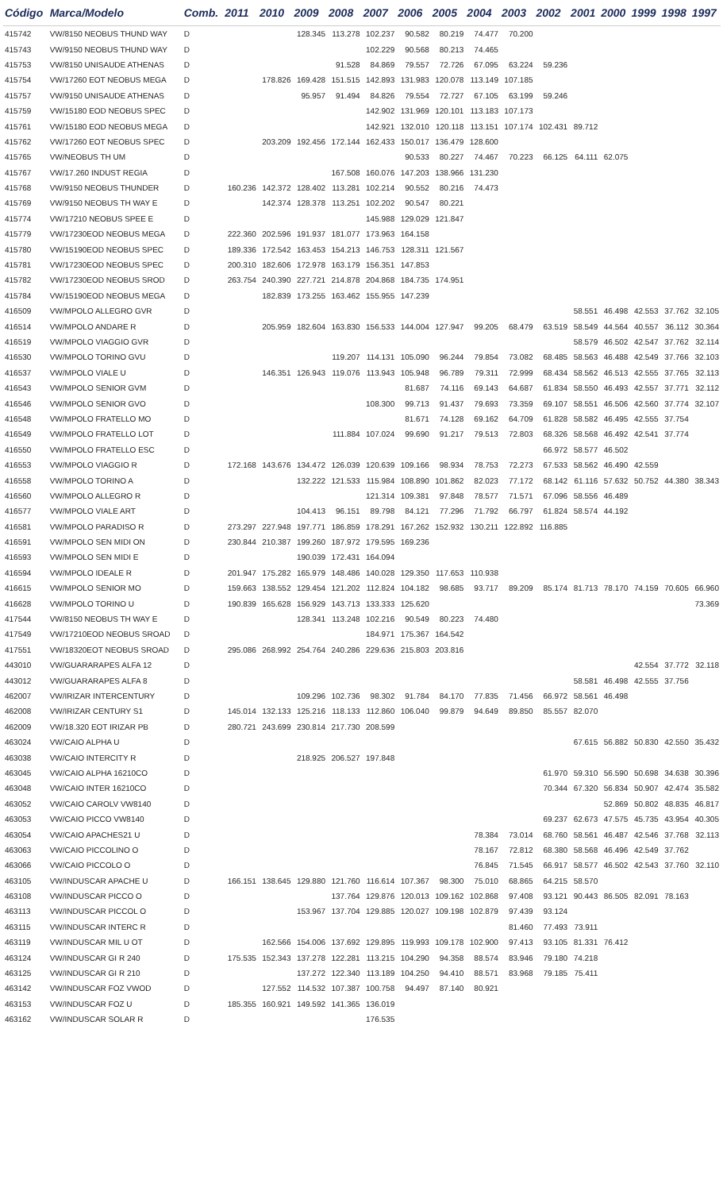| Código | Marca/Modelo | Comb. | 2011 | 2010 | 2009 | 2008 | 2007 | 2006 | 2005 | 2004 | 2003 | 2002 | 2001 | 2000 | 1999 | 1998 | 1997 |
| --- | --- | --- | --- | --- | --- | --- | --- | --- | --- | --- | --- | --- | --- | --- | --- | --- | --- |
| 415742 | VW/8150 NEOBUS THUND WAY | D | | | 128.345 | 113.278 | 102.237 | 90.582 | 80.219 | 74.477 | 70.200 | | | | | | |
| 415743 | VW/9150 NEOBUS THUND WAY | D | | | | | 102.229 | 90.568 | 80.213 | 74.465 | | | | | | | |
| 415753 | VW/8150 UNISAUDE ATHENAS | D | | | | 91.528 | 84.869 | 79.557 | 72.726 | 67.095 | 63.224 | 59.236 | | | | | |
| 415754 | VW/17260 EOT NEOBUS MEGA | D | | 178.826 | 169.428 | 151.515 | 142.893 | 131.983 | 120.078 | 113.149 | 107.185 | | | | | | |
| 415757 | VW/9150 UNISAUDE ATHENAS | D | | | 95.957 | 91.494 | 84.826 | 79.554 | 72.727 | 67.105 | 63.199 | 59.246 | | | | | |
| 415759 | VW/15180 EOD NEOBUS SPEC | D | | | | | 142.902 | 131.969 | 120.101 | 113.183 | 107.173 | | | | | | |
| 415761 | VW/15180 EOD NEOBUS MEGA | D | | | | | 142.921 | 132.010 | 120.118 | 113.151 | 107.174 | 102.431 | 89.712 | | | | |
| 415762 | VW/17260 EOT NEOBUS SPEC | D | | 203.209 | 192.456 | 172.144 | 162.433 | 150.017 | 136.479 | 128.600 | | | | | | | |
| 415765 | VW/NEOBUS TH UM | D | | | | | | 90.533 | 80.227 | 74.467 | 70.223 | 66.125 | 64.111 | 62.075 | | | |
| 415767 | VW/17.260 INDUST REGIA | D | | | | 167.508 | 160.076 | 147.203 | 138.966 | 131.230 | | | | | | | |
| 415768 | VW/9150 NEOBUS THUNDER | D | 160.236 | 142.372 | 128.402 | 113.281 | 102.214 | 90.552 | 80.216 | 74.473 | | | | | | | |
| 415769 | VW/9150 NEOBUS TH WAY E | D | | 142.374 | 128.378 | 113.251 | 102.202 | 90.547 | 80.221 | | | | | | | | |
| 415774 | VW/17210 NEOBUS SPEE E | D | | | | | 145.988 | 129.029 | 121.847 | | | | | | | | |
| 415779 | VW/17230EOD NEOBUS MEGA | D | 222.360 | 202.596 | 191.937 | 181.077 | 173.963 | 164.158 | | | | | | | | | |
| 415780 | VW/15190EOD NEOBUS SPEC | D | 189.336 | 172.542 | 163.453 | 154.213 | 146.753 | 128.311 | 121.567 | | | | | | | | |
| 415781 | VW/17230EOD NEOBUS SPEC | D | 200.310 | 182.606 | 172.978 | 163.179 | 156.351 | 147.853 | | | | | | | | | |
| 415782 | VW/17230EOD NEOBUS SROD | D | 263.754 | 240.390 | 227.721 | 214.878 | 204.868 | 184.735 | 174.951 | | | | | | | | |
| 415784 | VW/15190EOD NEOBUS MEGA | D | | 182.839 | 173.255 | 163.462 | 155.955 | 147.239 | | | | | | | | | |
| 416509 | VW/MPOLO ALLEGRO GVR | D | | | | | | | | | | | 58.551 | 46.498 | 42.553 | 37.762 | 32.105 |
| 416514 | VW/MPOLO ANDARE R | D | | 205.959 | 182.604 | 163.830 | 156.533 | 144.004 | 127.947 | 99.205 | 68.479 | 63.519 | 58.549 | 44.564 | 40.557 | 36.112 | 30.364 |
| 416519 | VW/MPOLO VIAGGIO GVR | D | | | | | | | | | | | 58.579 | 46.502 | 42.547 | 37.762 | 32.114 |
| 416530 | VW/MPOLO TORINO GVU | D | | | | 119.207 | 114.131 | 105.090 | 96.244 | 79.854 | 73.082 | 68.485 | 58.563 | 46.488 | 42.549 | 37.766 | 32.103 |
| 416537 | VW/MPOLO VIALE U | D | | 146.351 | 126.943 | 119.076 | 113.943 | 105.948 | 96.789 | 79.311 | 72.999 | 68.434 | 58.562 | 46.513 | 42.555 | 37.765 | 32.113 |
| 416543 | VW/MPOLO SENIOR GVM | D | | | | | | 81.687 | 74.116 | 69.143 | 64.687 | 61.834 | 58.550 | 46.493 | 42.557 | 37.771 | 32.112 |
| 416546 | VW/MPOLO SENIOR GVO | D | | | | | 108.300 | 99.713 | 91.437 | 79.693 | 73.359 | 69.107 | 58.551 | 46.506 | 42.560 | 37.774 | 32.107 |
| 416548 | VW/MPOLO FRATELLO MO | D | | | | | | 81.671 | 74.128 | 69.162 | 64.709 | 61.828 | 58.582 | 46.495 | 42.555 | 37.754 | |
| 416549 | VW/MPOLO FRATELLO LOT | D | | | | 111.884 | 107.024 | 99.690 | 91.217 | 79.513 | 72.803 | 68.326 | 58.568 | 46.492 | 42.541 | 37.774 | |
| 416550 | VW/MPOLO FRATELLO ESC | D | | | | | | | | | | 66.972 | 58.577 | 46.502 | | | |
| 416553 | VW/MPOLO VIAGGIO R | D | 172.168 | 143.676 | 134.472 | 126.039 | 120.639 | 109.166 | 98.934 | 78.753 | 72.273 | 67.533 | 58.562 | 46.490 | 42.559 | | |
| 416558 | VW/MPOLO TORINO A | D | | | 132.222 | 121.533 | 115.984 | 108.890 | 101.862 | 82.023 | 77.172 | 68.142 | 61.116 | 57.632 | 50.752 | 44.380 | 38.343 |
| 416560 | VW/MPOLO ALLEGRO R | D | | | | | 121.314 | 109.381 | 97.848 | 78.577 | 71.571 | 67.096 | 58.556 | 46.489 | | | |
| 416577 | VW/MPOLO VIALE ART | D | | | 104.413 | 96.151 | 89.798 | 84.121 | 77.296 | 71.792 | 66.797 | 61.824 | 58.574 | 44.192 | | | |
| 416581 | VW/MPOLO PARADISO R | D | 273.297 | 227.948 | 197.771 | 186.859 | 178.291 | 167.262 | 152.932 | 130.211 | 122.892 | 116.885 | | | | | |
| 416591 | VW/MPOLO SEN MIDI ON | D | 230.844 | 210.387 | 199.260 | 187.972 | 179.595 | 169.236 | | | | | | | | | |
| 416593 | VW/MPOLO SEN MIDI E | D | | | 190.039 | 172.431 | 164.094 | | | | | | | | | | |
| 416594 | VW/MPOLO IDEALE R | D | 201.947 | 175.282 | 165.979 | 148.486 | 140.028 | 129.350 | 117.653 | 110.938 | | | | | | | |
| 416615 | VW/MPOLO SENIOR MO | D | 159.663 | 138.552 | 129.454 | 121.202 | 112.824 | 104.182 | 98.685 | 93.717 | 89.209 | 85.174 | 81.713 | 78.170 | 74.159 | 70.605 | 66.960 |
| 416628 | VW/MPOLO TORINO U | D | 190.839 | 165.628 | 156.929 | 143.713 | 133.333 | 125.620 | | | | | | | | | 73.369 |
| 417544 | VW/8150 NEOBUS TH WAY E | D | | | 128.341 | 113.248 | 102.216 | 90.549 | 80.223 | 74.480 | | | | | | | |
| 417549 | VW/17210EOD NEOBUS SROAD | D | | | | | 184.971 | 175.367 | 164.542 | | | | | | | | |
| 417551 | VW/18320EOT NEOBUS SROAD | D | 295.086 | 268.992 | 254.764 | 240.286 | 229.636 | 215.803 | 203.816 | | | | | | | | |
| 443010 | VW/GUARARAPES ALFA 12 | D | | | | | | | | | | | | | 42.554 | 37.772 | 32.118 |
| 443012 | VW/GUARARAPES ALFA 8 | D | | | | | | | | | | | 58.581 | 46.498 | 42.555 | 37.756 | |
| 462007 | VW/IRIZAR INTERCENTURY | D | | | 109.296 | 102.736 | 98.302 | 91.784 | 84.170 | 77.835 | 71.456 | 66.972 | 58.561 | 46.498 | | | |
| 462008 | VW/IRIZAR CENTURY S1 | D | 145.014 | 132.133 | 125.216 | 118.133 | 112.860 | 106.040 | 99.879 | 94.649 | 89.850 | 85.557 | 82.070 | | | | |
| 462009 | VW/18.320 EOT IRIZAR PB | D | 280.721 | 243.699 | 230.814 | 217.730 | 208.599 | | | | | | | | | | |
| 463024 | VW/CAIO ALPHA U | D | | | | | | | | | | | 67.615 | 56.882 | 50.830 | 42.550 | 35.432 |
| 463038 | VW/CAIO INTERCITY R | D | | | 218.925 | 206.527 | 197.848 | | | | | | | | | | |
| 463045 | VW/CAIO ALPHA 16210CO | D | | | | | | | | | | 61.970 | 59.310 | 56.590 | 50.698 | 34.638 | 30.396 |
| 463048 | VW/CAIO INTER 16210CO | D | | | | | | | | | | 70.344 | 67.320 | 56.834 | 50.907 | 42.474 | 35.582 |
| 463052 | VW/CAIO CAROLV VW8140 | D | | | | | | | | | | | | 52.869 | 50.802 | 48.835 | 46.817 |
| 463053 | VW/CAIO PICCO VW8140 | D | | | | | | | | | | 69.237 | 62.673 | 47.575 | 45.735 | 43.954 | 40.305 |
| 463054 | VW/CAIO APACHES21 U | D | | | | | | | | 78.384 | 73.014 | 68.760 | 58.561 | 46.487 | 42.546 | 37.768 | 32.113 |
| 463063 | VW/CAIO PICCOLINO O | D | | | | | | | | 78.167 | 72.812 | 68.380 | 58.568 | 46.496 | 42.549 | 37.762 | |
| 463066 | VW/CAIO PICCOLO O | D | | | | | | | | 76.845 | 71.545 | 66.917 | 58.577 | 46.502 | 42.543 | 37.760 | 32.110 |
| 463105 | VW/INDUSCAR APACHE U | D | 166.151 | 138.645 | 129.880 | 121.760 | 116.614 | 107.367 | 98.300 | 75.010 | 68.865 | 64.215 | 58.570 | | | | |
| 463108 | VW/INDUSCAR PICCO O | D | | | | 137.764 | 129.876 | 120.013 | 109.162 | 102.868 | 97.408 | 93.121 | 90.443 | 86.505 | 82.091 | 78.163 | |
| 463113 | VW/INDUSCAR PICCOL O | D | | | 153.967 | 137.704 | 129.885 | 120.027 | 109.198 | 102.879 | 97.439 | 93.124 | | | | | |
| 463115 | VW/INDUSCAR INTERC R | D | | | | | | | | | 81.460 | 77.493 | 73.911 | | | | |
| 463119 | VW/INDUSCAR MIL U OT | D | | 162.566 | 154.006 | 137.692 | 129.895 | 119.993 | 109.178 | 102.900 | 97.413 | 93.105 | 81.331 | 76.412 | | | |
| 463124 | VW/INDUSCAR GI R 240 | D | 175.535 | 152.343 | 137.278 | 122.281 | 113.215 | 104.290 | 94.358 | 88.574 | 83.946 | 79.180 | 74.218 | | | | |
| 463125 | VW/INDUSCAR GI R 210 | D | | | 137.272 | 122.340 | 113.189 | 104.250 | 94.410 | 88.571 | 83.968 | 79.185 | 75.411 | | | | |
| 463142 | VW/INDUSCAR FOZ VWOD | D | | 127.552 | 114.532 | 107.387 | 100.758 | 94.497 | 87.140 | 80.921 | | | | | | | |
| 463153 | VW/INDUSCAR FOZ U | D | 185.355 | 160.921 | 149.592 | 141.365 | 136.019 | | | | | | | | | | |
| 463162 | VW/INDUSCAR SOLAR R | D | | | | | 176.535 | | | | | | | | | | |